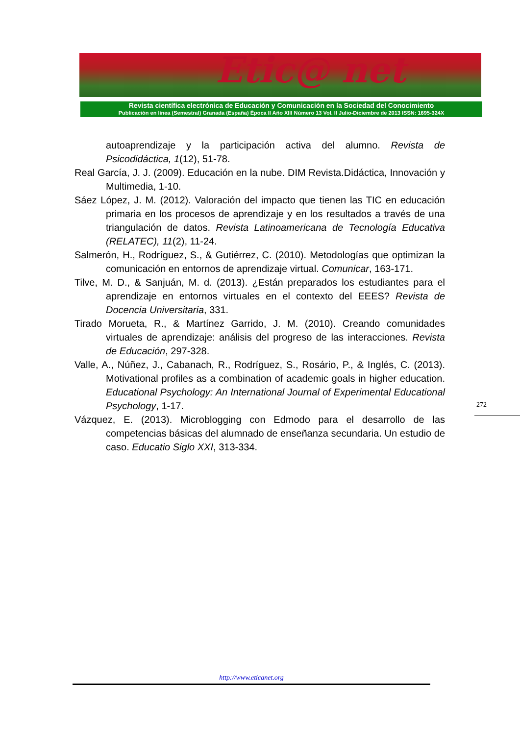Etic@ net
Revista científica electrónica de Educación y Comunicación en la Sociedad del Conocimiento
Publicación en línea (Semestral) Granada (España) Época II Año XIII Número 13 Vol. II Julio-Diciembre de 2013 ISSN: 1695-324X
autoaprendizaje y la participación activa del alumno. Revista de Psicodidáctica, 1(12), 51-78.
Real García, J. J. (2009). Educación en la nube. DIM Revista.Didáctica, Innovación y Multimedia, 1-10.
Sáez López, J. M. (2012). Valoración del impacto que tienen las TIC en educación primaria en los procesos de aprendizaje y en los resultados a través de una triangulación de datos. Revista Latinoamericana de Tecnología Educativa (RELATEC), 11(2), 11-24.
Salmerón, H., Rodríguez, S., & Gutiérrez, C. (2010). Metodologías que optimizan la comunicación en entornos de aprendizaje virtual. Comunicar, 163-171.
Tilve, M. D., & Sanjuán, M. d. (2013). ¿Están preparados los estudiantes para el aprendizaje en entornos virtuales en el contexto del EEES? Revista de Docencia Universitaria, 331.
Tirado Morueta, R., & Martínez Garrido, J. M. (2010). Creando comunidades virtuales de aprendizaje: análisis del progreso de las interacciones. Revista de Educación, 297-328.
Valle, A., Núñez, J., Cabanach, R., Rodríguez, S., Rosário, P., & Inglés, C. (2013). Motivational profiles as a combination of academic goals in higher education. Educational Psychology: An International Journal of Experimental Educational Psychology, 1-17.
Vázquez, E. (2013). Microblogging con Edmodo para el desarrollo de las competencias básicas del alumnado de enseñanza secundaria. Un estudio de caso. Educatio Siglo XXI, 313-334.
272
http://www.eticanet.org